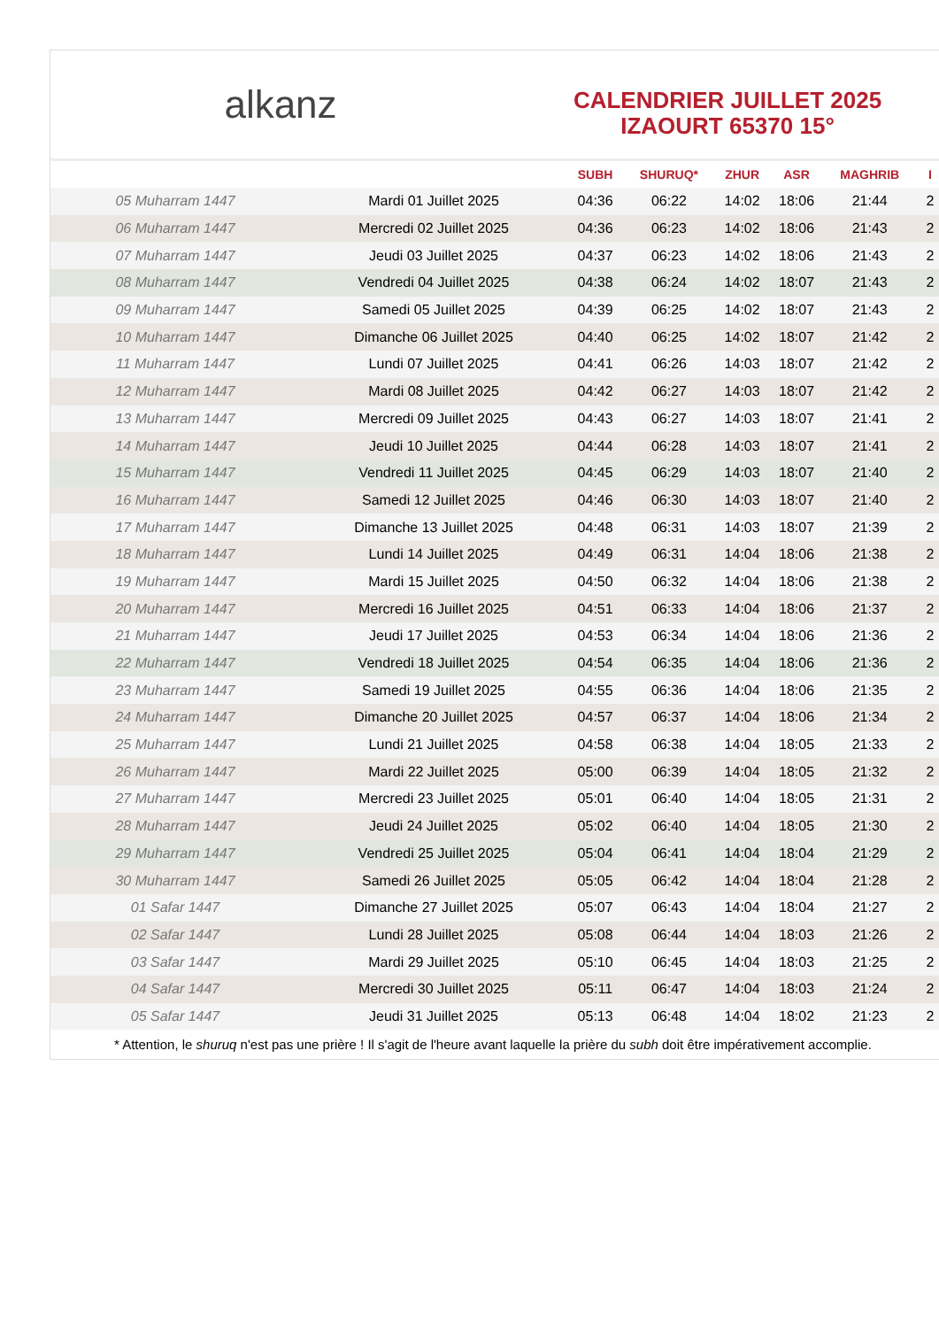alkanz
CALENDRIER JUILLET 2025
IZAOURT 65370 15°
| | | SUBH | SHURUQ* | ZHUR | ASR | MAGHRIB | I |
| --- | --- | --- | --- | --- | --- | --- | --- |
| 05 Muharram 1447 | Mardi 01 Juillet 2025 | 04:36 | 06:22 | 14:02 | 18:06 | 21:44 | 2 |
| 06 Muharram 1447 | Mercredi 02 Juillet 2025 | 04:36 | 06:23 | 14:02 | 18:06 | 21:43 | 2 |
| 07 Muharram 1447 | Jeudi 03 Juillet 2025 | 04:37 | 06:23 | 14:02 | 18:06 | 21:43 | 2 |
| 08 Muharram 1447 | Vendredi 04 Juillet 2025 | 04:38 | 06:24 | 14:02 | 18:07 | 21:43 | 2 |
| 09 Muharram 1447 | Samedi 05 Juillet 2025 | 04:39 | 06:25 | 14:02 | 18:07 | 21:43 | 2 |
| 10 Muharram 1447 | Dimanche 06 Juillet 2025 | 04:40 | 06:25 | 14:02 | 18:07 | 21:42 | 2 |
| 11 Muharram 1447 | Lundi 07 Juillet 2025 | 04:41 | 06:26 | 14:03 | 18:07 | 21:42 | 2 |
| 12 Muharram 1447 | Mardi 08 Juillet 2025 | 04:42 | 06:27 | 14:03 | 18:07 | 21:42 | 2 |
| 13 Muharram 1447 | Mercredi 09 Juillet 2025 | 04:43 | 06:27 | 14:03 | 18:07 | 21:41 | 2 |
| 14 Muharram 1447 | Jeudi 10 Juillet 2025 | 04:44 | 06:28 | 14:03 | 18:07 | 21:41 | 2 |
| 15 Muharram 1447 | Vendredi 11 Juillet 2025 | 04:45 | 06:29 | 14:03 | 18:07 | 21:40 | 2 |
| 16 Muharram 1447 | Samedi 12 Juillet 2025 | 04:46 | 06:30 | 14:03 | 18:07 | 21:40 | 2 |
| 17 Muharram 1447 | Dimanche 13 Juillet 2025 | 04:48 | 06:31 | 14:03 | 18:07 | 21:39 | 2 |
| 18 Muharram 1447 | Lundi 14 Juillet 2025 | 04:49 | 06:31 | 14:04 | 18:06 | 21:38 | 2 |
| 19 Muharram 1447 | Mardi 15 Juillet 2025 | 04:50 | 06:32 | 14:04 | 18:06 | 21:38 | 2 |
| 20 Muharram 1447 | Mercredi 16 Juillet 2025 | 04:51 | 06:33 | 14:04 | 18:06 | 21:37 | 2 |
| 21 Muharram 1447 | Jeudi 17 Juillet 2025 | 04:53 | 06:34 | 14:04 | 18:06 | 21:36 | 2 |
| 22 Muharram 1447 | Vendredi 18 Juillet 2025 | 04:54 | 06:35 | 14:04 | 18:06 | 21:36 | 2 |
| 23 Muharram 1447 | Samedi 19 Juillet 2025 | 04:55 | 06:36 | 14:04 | 18:06 | 21:35 | 2 |
| 24 Muharram 1447 | Dimanche 20 Juillet 2025 | 04:57 | 06:37 | 14:04 | 18:06 | 21:34 | 2 |
| 25 Muharram 1447 | Lundi 21 Juillet 2025 | 04:58 | 06:38 | 14:04 | 18:05 | 21:33 | 2 |
| 26 Muharram 1447 | Mardi 22 Juillet 2025 | 05:00 | 06:39 | 14:04 | 18:05 | 21:32 | 2 |
| 27 Muharram 1447 | Mercredi 23 Juillet 2025 | 05:01 | 06:40 | 14:04 | 18:05 | 21:31 | 2 |
| 28 Muharram 1447 | Jeudi 24 Juillet 2025 | 05:02 | 06:40 | 14:04 | 18:05 | 21:30 | 2 |
| 29 Muharram 1447 | Vendredi 25 Juillet 2025 | 05:04 | 06:41 | 14:04 | 18:04 | 21:29 | 2 |
| 30 Muharram 1447 | Samedi 26 Juillet 2025 | 05:05 | 06:42 | 14:04 | 18:04 | 21:28 | 2 |
| 01 Safar 1447 | Dimanche 27 Juillet 2025 | 05:07 | 06:43 | 14:04 | 18:04 | 21:27 | 2 |
| 02 Safar 1447 | Lundi 28 Juillet 2025 | 05:08 | 06:44 | 14:04 | 18:03 | 21:26 | 2 |
| 03 Safar 1447 | Mardi 29 Juillet 2025 | 05:10 | 06:45 | 14:04 | 18:03 | 21:25 | 2 |
| 04 Safar 1447 | Mercredi 30 Juillet 2025 | 05:11 | 06:47 | 14:04 | 18:03 | 21:24 | 2 |
| 05 Safar 1447 | Jeudi 31 Juillet 2025 | 05:13 | 06:48 | 14:04 | 18:02 | 21:23 | 2 |
* Attention, le shuruq n'est pas une prière ! Il s'agit de l'heure avant laquelle la prière du subh doit être impérativement accomplie.